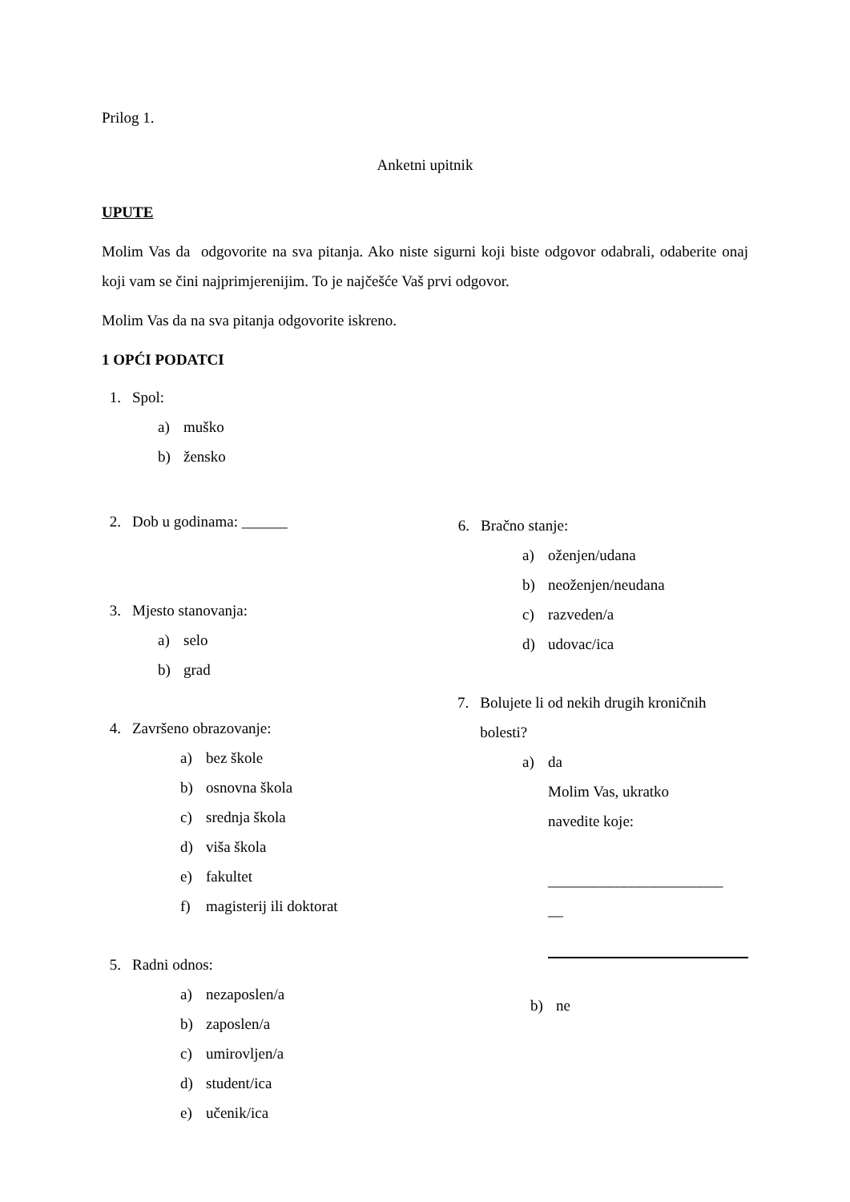Prilog 1.
Anketni upitnik
UPUTE
Molim Vas da odgovorite na sva pitanja. Ako niste sigurni koji biste odgovor odabrali, odaberite onaj koji vam se čini najprimjerenijim. To je najčešće Vaš prvi odgovor.
Molim Vas da na sva pitanja odgovorite iskreno.
1 OPĆI PODATCI
1. Spol:
a) muško
b) žensko
2. Dob u godinama: ______
3. Mjesto stanovanja:
a) selo
b) grad
4. Završeno obrazovanje:
a) bez škole
b) osnovna škola
c) srednja škola
d) viša škola
e) fakultet
f) magisterij ili doktorat
5. Radni odnos:
a) nezaposlen/a
b) zaposlen/a
c) umirovljen/a
d) student/ica
e) učenik/ica
6. Bračno stanje:
a) oženjen/udana
b) neoženjen/neudana
c) razveden/a
d) udovac/ica
7. Bolujete li od nekih drugih kroničnih bolesti?
a) da
Molim Vas, ukratko
navedite koje:
_______________________
__
b) ne